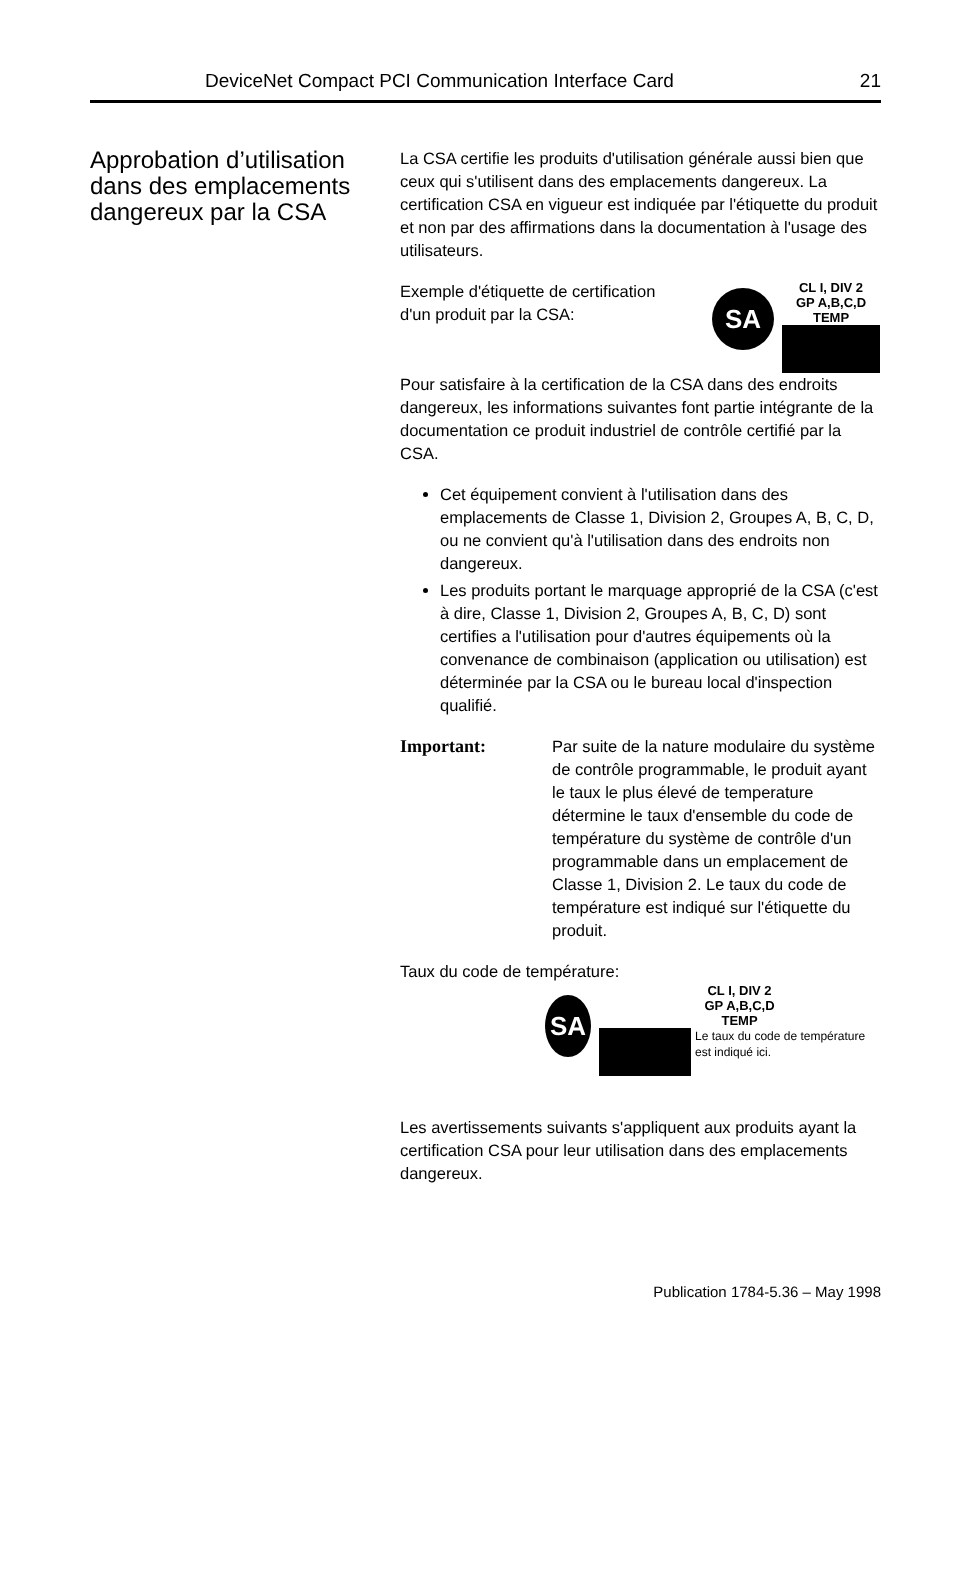DeviceNet Compact PCI Communication Interface Card 21
Approbation d’utilisation dans des emplacements dangereux par la CSA
La CSA certifie les produits d'utilisation générale aussi bien que ceux qui s'utilisent dans des emplacements dangereux. La certification CSA en vigueur est indiquée par l'étiquette du produit et non par des affirmations dans la documentation à l'usage des utilisateurs.
Exemple d'étiquette de certification d'un produit par la CSA:
SA
CL I, DIV 2
GP A,B,C,D
TEMP
Pour satisfaire à la certification de la CSA dans des endroits dangereux, les informations suivantes font partie intégrante de la documentation ce produit industriel de contrôle certifié par la CSA.
Cet équipement convient à l'utilisation dans des emplacements de Classe 1, Division 2, Groupes A, B, C, D, ou ne convient qu'à l'utilisation dans des endroits non dangereux.
Les produits portant le marquage approprié de la CSA (c'est à dire, Classe 1, Division 2, Groupes A, B, C, D) sont certifies a l'utilisation pour d'autres équipements où la convenance de combinaison (application ou utilisation) est déterminée par la CSA ou le bureau local d'inspection qualifié.
Important: Par suite de la nature modulaire du système de contrôle programmable, le produit ayant le taux le plus élevé de temperature détermine le taux d'ensemble du code de température du système de contrôle d'un programmable dans un emplacement de Classe 1, Division 2. Le taux du code de température est indiqué sur l'étiquette du produit.
Taux du code de température:
SA
CL I, DIV 2
GP A,B,C,D
TEMP
Le taux du code de température est indiqué ici.
Les avertissements suivants s'appliquent aux produits ayant la certification CSA pour leur utilisation dans des emplacements dangereux.
Publication 1784-5.36 – May 1998